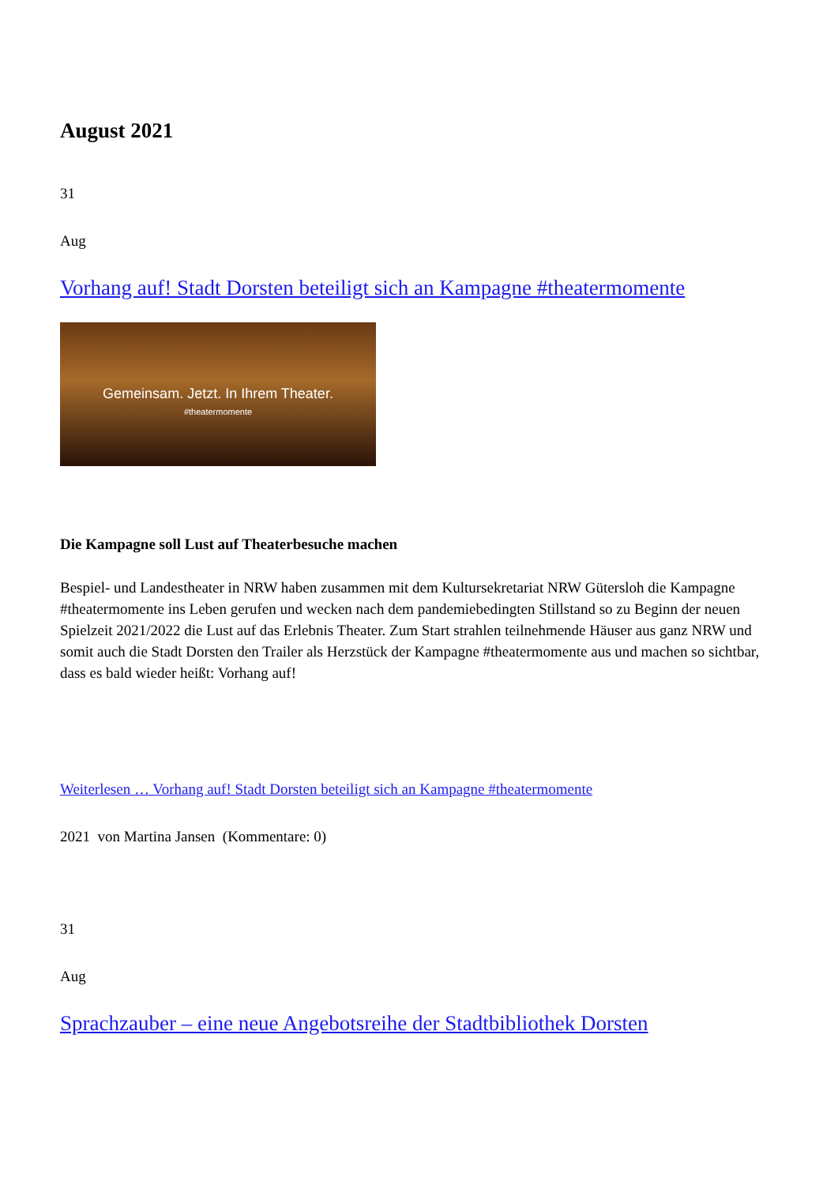August 2021
31
Aug
Vorhang auf! Stadt Dorsten beteiligt sich an Kampagne #theatermomente
Gemeinsam. Jetzt. In Ihrem Theater.
#theatermomente
Die Kampagne soll Lust auf Theaterbesuche machen
Bespiel- und Landestheater in NRW haben zusammen mit dem Kultursekretariat NRW Gütersloh die Kampagne #theatermomente ins Leben gerufen und wecken nach dem pandemiebedingten Stillstand so zu Beginn der neuen Spielzeit 2021/2022 die Lust auf das Erlebnis Theater. Zum Start strahlen teilnehmende Häuser aus ganz NRW und somit auch die Stadt Dorsten den Trailer als Herzstück der Kampagne #theatermomente aus und machen so sichtbar, dass es bald wieder heißt: Vorhang auf!
Weiterlesen … Vorhang auf! Stadt Dorsten beteiligt sich an Kampagne #theatermomente
2021 von Martina Jansen (Kommentare: 0)
31
Aug
Sprachzauber – eine neue Angebotsreihe der Stadtbibliothek Dorsten